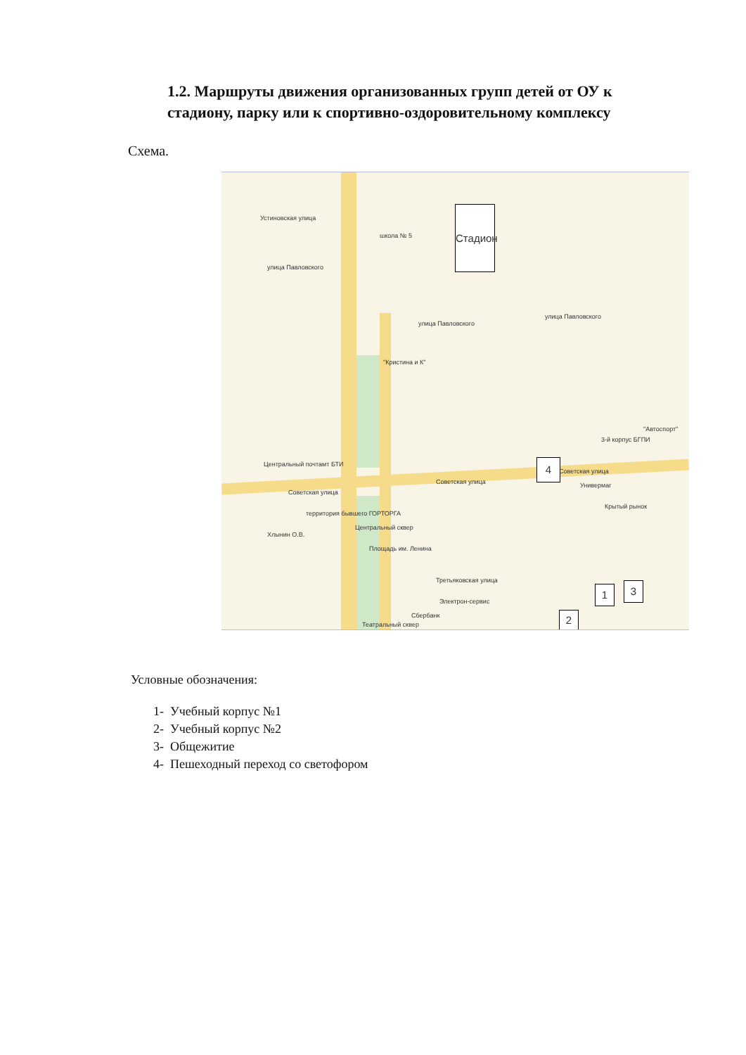1.2. Маршруты движения организованных групп детей от ОУ к стадиону, парку или к спортивно-оздоровительному комплексу
Схема.
Устиновская улица
улица Павловского
школа № 5
улица Павловского
улица Павловского
"Кристина и К"
Центральный почтамт БТИ
Советская улица
Советская улица
Советская улица
Универмаг
Крытый рынок
3-й корпус БГПИ
"Автоспорт"
территория бывшего ГОРТОРГА
Центральный сквер
Площадь им. Ленина
Третьяковская улица
Электрон-сервис
Сбербанк
Театральный сквер
Хлынин О.В.
Стадион
4
1 3
2
Условные обозначения:
1- Учебный корпус №1
2- Учебный корпус №2
3- Общежитие
4- Пешеходный переход со светофором